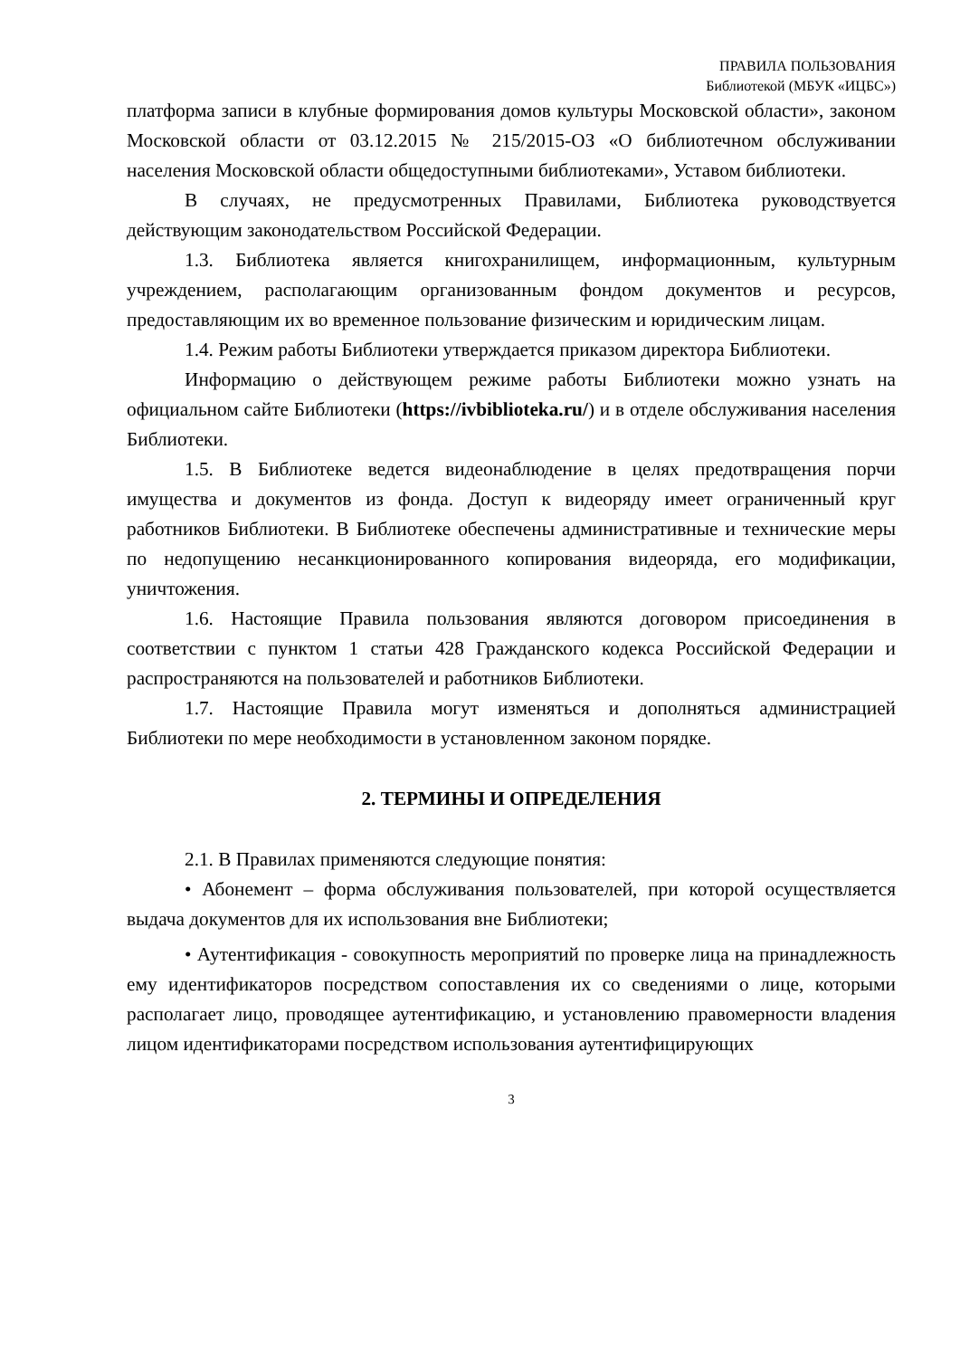ПРАВИЛА ПОЛЬЗОВАНИЯ
Библиотекой (МБУК «ИЦБС»)
платформа записи в клубные формирования домов культуры Московской области», законом Московской области от 03.12.2015 № 215/2015-ОЗ «О библиотечном обслуживании населения Московской области общедоступными библиотеками», Уставом библиотеки.
В случаях, не предусмотренных Правилами, Библиотека руководствуется действующим законодательством Российской Федерации.
1.3. Библиотека является книгохранилищем, информационным, культурным учреждением, располагающим организованным фондом документов и ресурсов, предоставляющим их во временное пользование физическим и юридическим лицам.
1.4. Режим работы Библиотеки утверждается приказом директора Библиотеки.
Информацию о действующем режиме работы Библиотеки можно узнать на официальном сайте Библиотеки (https://ivbiblioteka.ru/) и в отделе обслуживания населения Библиотеки.
1.5. В Библиотеке ведется видеонаблюдение в целях предотвращения порчи имущества и документов из фонда. Доступ к видеоряду имеет ограниченный круг работников Библиотеки. В Библиотеке обеспечены административные и технические меры по недопущению несанкционированного копирования видеоряда, его модификации, уничтожения.
1.6. Настоящие Правила пользования являются договором присоединения в соответствии с пунктом 1 статьи 428 Гражданского кодекса Российской Федерации и распространяются на пользователей и работников Библиотеки.
1.7. Настоящие Правила могут изменяться и дополняться администрацией Библиотеки по мере необходимости в установленном законом порядке.
2. ТЕРМИНЫ И ОПРЕДЕЛЕНИЯ
2.1. В Правилах применяются следующие понятия:
• Абонемент – форма обслуживания пользователей, при которой осуществляется выдача документов для их использования вне Библиотеки;
• Аутентификация - совокупность мероприятий по проверке лица на принадлежность ему идентификаторов посредством сопоставления их со сведениями о лице, которыми располагает лицо, проводящее аутентификацию, и установлению правомерности владения лицом идентификаторами посредством использования аутентифицирующих
3